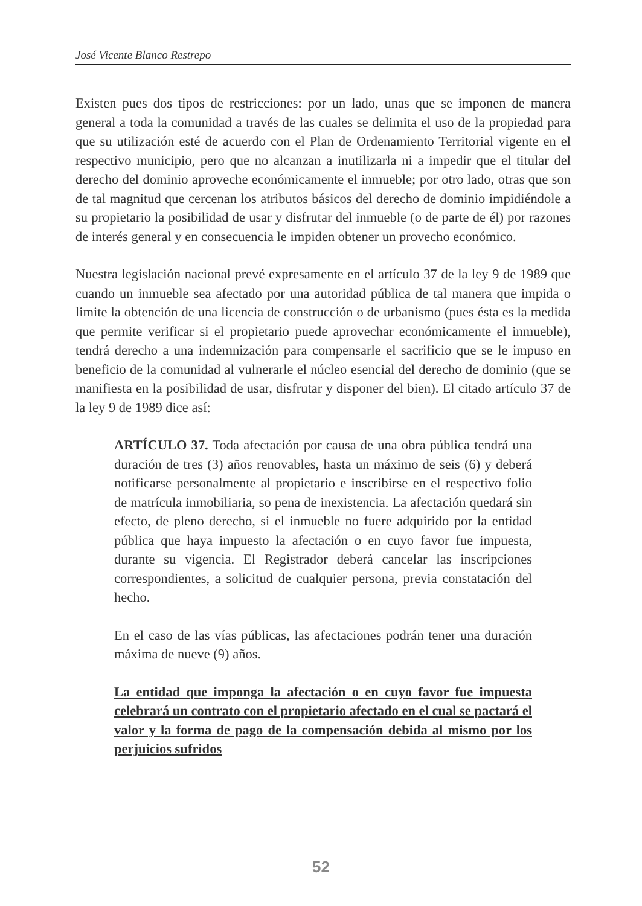José Vicente Blanco Restrepo
Existen pues dos tipos de restricciones: por un lado, unas que se imponen de manera general a toda la comunidad a través de las cuales se delimita el uso de la propiedad para que su utilización esté de acuerdo con el Plan de Ordenamiento Territorial vigente en el respectivo municipio, pero que no alcanzan a inutilizarla ni a impedir que el titular del derecho del dominio aproveche económicamente el inmueble; por otro lado, otras que son de tal magnitud que cercenan los atributos básicos del derecho de dominio impidiéndole a su propietario la posibilidad de usar y disfrutar del inmueble (o de parte de él) por razones de interés general y en consecuencia le impiden obtener un provecho económico.
Nuestra legislación nacional prevé expresamente en el artículo 37 de la ley 9 de 1989 que cuando un inmueble sea afectado por una autoridad pública de tal manera que impida o limite la obtención de una licencia de construcción o de urbanismo (pues ésta es la medida que permite verificar si el propietario puede aprovechar económicamente el inmueble), tendrá derecho a una indemnización para compensarle el sacrificio que se le impuso en beneficio de la comunidad al vulnerarle el núcleo esencial del derecho de dominio (que se manifiesta en la posibilidad de usar, disfrutar y disponer del bien). El citado artículo 37 de la ley 9 de 1989 dice así:
ARTÍCULO 37. Toda afectación por causa de una obra pública tendrá una duración de tres (3) años renovables, hasta un máximo de seis (6) y deberá notificarse personalmente al propietario e inscribirse en el respectivo folio de matrícula inmobiliaria, so pena de inexistencia. La afectación quedará sin efecto, de pleno derecho, si el inmueble no fuere adquirido por la entidad pública que haya impuesto la afectación o en cuyo favor fue impuesta, durante su vigencia. El Registrador deberá cancelar las inscripciones correspondientes, a solicitud de cualquier persona, previa constatación del hecho.
En el caso de las vías públicas, las afectaciones podrán tener una duración máxima de nueve (9) años.
La entidad que imponga la afectación o en cuyo favor fue impuesta celebrará un contrato con el propietario afectado en el cual se pactará el valor y la forma de pago de la compensación debida al mismo por los perjuicios sufridos
52